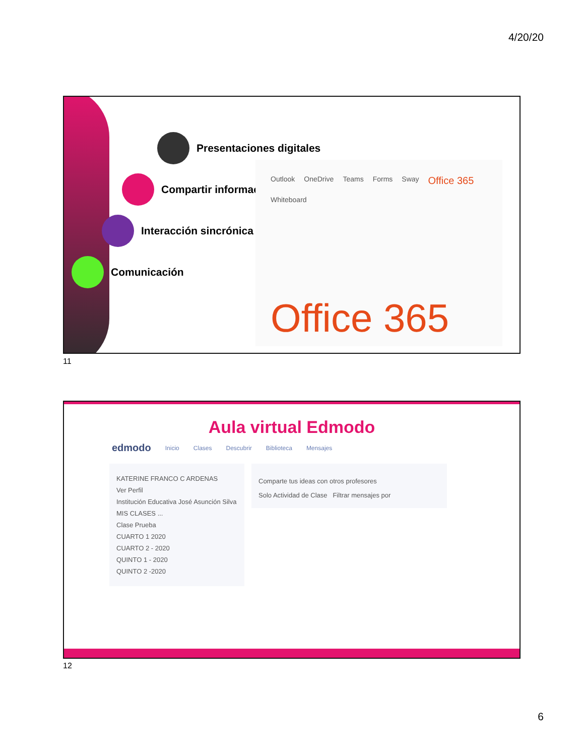4/20/20
Presentaciones digitales
Compartir información
Interacción sincrónica
Comunicación
Outlook OneDrive Teams Forms Sway Office 365 Whiteboard
Office 365
11
Aula virtual Edmodo
edmodo Inicio Clases Descubrir Biblioteca Mensajes
KATERINE FRANCO C ARDENAS
Ver Perfil
Institución Educativa José Asunción Silva
MIS CLASES ...
Clase Prueba
CUARTO 1 2020
CUARTO 2 - 2020
QUINTO 1 - 2020
QUINTO 2 -2020
Comparte tus ideas con otros profesores
Solo Actividad de Clase Filtrar mensajes por
12
6